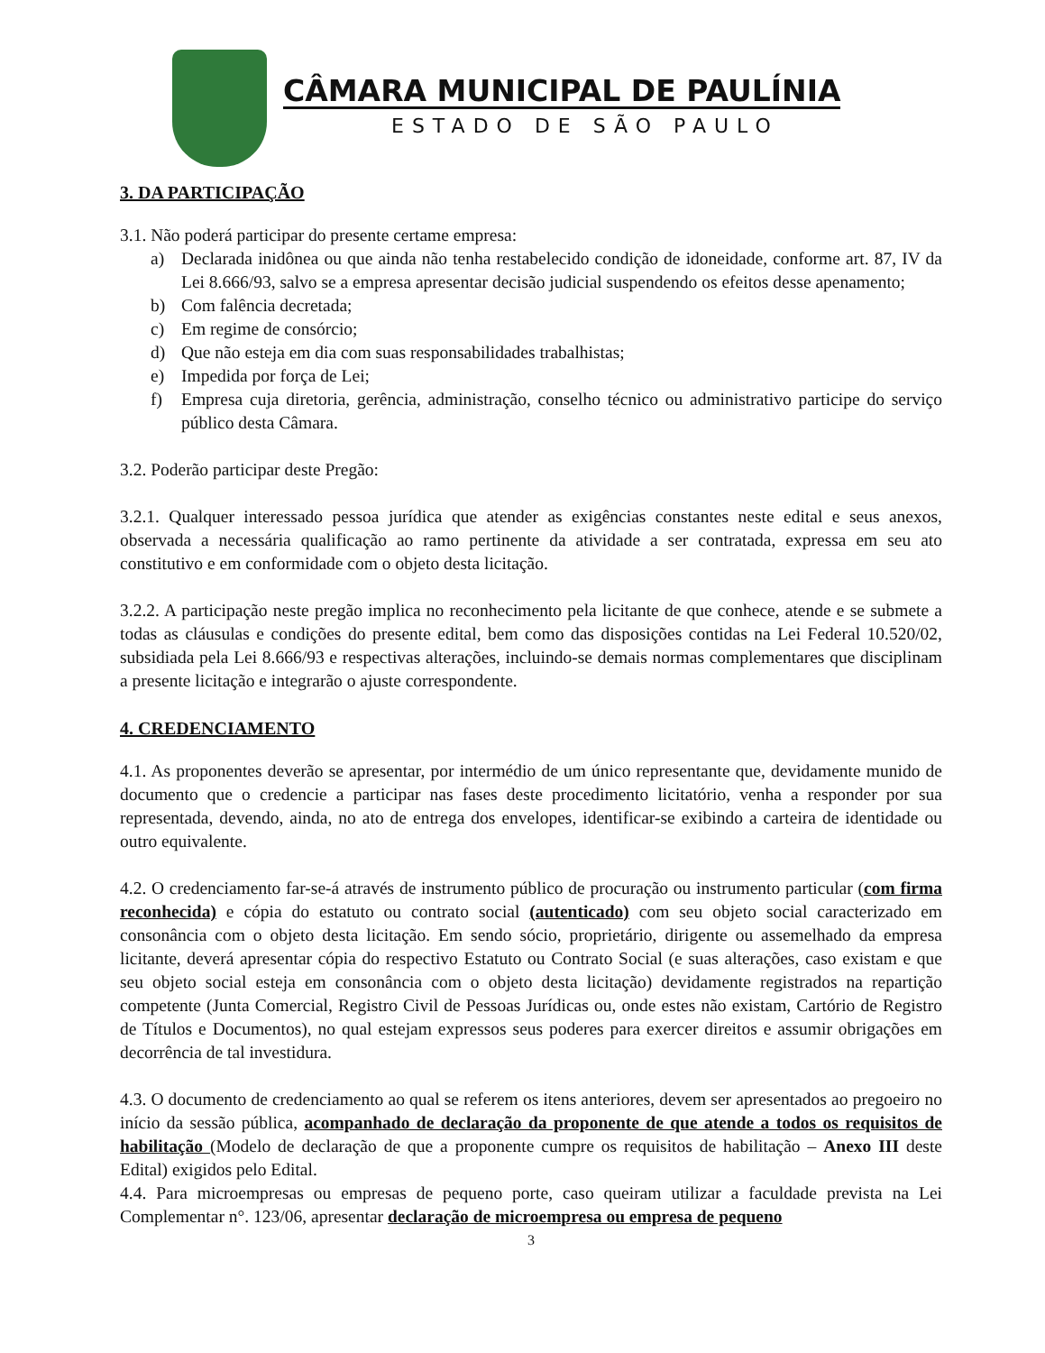CÂMARA MUNICIPAL DE PAULÍNIA
ESTADO DE SÃO PAULO
3. DA PARTICIPAÇÃO
3.1. Não poderá participar do presente certame empresa:
a) Declarada inidônea ou que ainda não tenha restabelecido condição de idoneidade, conforme art. 87, IV da Lei 8.666/93, salvo se a empresa apresentar decisão judicial suspendendo os efeitos desse apenamento;
b) Com falência decretada;
c) Em regime de consórcio;
d) Que não esteja em dia com suas responsabilidades trabalhistas;
e) Impedida por força de Lei;
f) Empresa cuja diretoria, gerência, administração, conselho técnico ou administrativo participe do serviço público desta Câmara.
3.2. Poderão participar deste Pregão:
3.2.1. Qualquer interessado pessoa jurídica que atender as exigências constantes neste edital e seus anexos, observada a necessária qualificação ao ramo pertinente da atividade a ser contratada, expressa em seu ato constitutivo e em conformidade com o objeto desta licitação.
3.2.2. A participação neste pregão implica no reconhecimento pela licitante de que conhece, atende e se submete a todas as cláusulas e condições do presente edital, bem como das disposições contidas na Lei Federal 10.520/02, subsidiada pela Lei 8.666/93 e respectivas alterações, incluindo-se demais normas complementares que disciplinam a presente licitação e integrarão o ajuste correspondente.
4. CREDENCIAMENTO
4.1. As proponentes deverão se apresentar, por intermédio de um único representante que, devidamente munido de documento que o credencie a participar nas fases deste procedimento licitatório, venha a responder por sua representada, devendo, ainda, no ato de entrega dos envelopes, identificar-se exibindo a carteira de identidade ou outro equivalente.
4.2. O credenciamento far-se-á através de instrumento público de procuração ou instrumento particular (com firma reconhecida) e cópia do estatuto ou contrato social (autenticado) com seu objeto social caracterizado em consonância com o objeto desta licitação. Em sendo sócio, proprietário, dirigente ou assemelhado da empresa licitante, deverá apresentar cópia do respectivo Estatuto ou Contrato Social (e suas alterações, caso existam e que seu objeto social esteja em consonância com o objeto desta licitação) devidamente registrados na repartição competente (Junta Comercial, Registro Civil de Pessoas Jurídicas ou, onde estes não existam, Cartório de Registro de Títulos e Documentos), no qual estejam expressos seus poderes para exercer direitos e assumir obrigações em decorrência de tal investidura.
4.3. O documento de credenciamento ao qual se referem os itens anteriores, devem ser apresentados ao pregoeiro no início da sessão pública, acompanhado de declaração da proponente de que atende a todos os requisitos de habilitação (Modelo de declaração de que a proponente cumpre os requisitos de habilitação – Anexo III deste Edital) exigidos pelo Edital.
4.4. Para microempresas ou empresas de pequeno porte, caso queiram utilizar a faculdade prevista na Lei Complementar n°. 123/06, apresentar declaração de microempresa ou empresa de pequeno
3